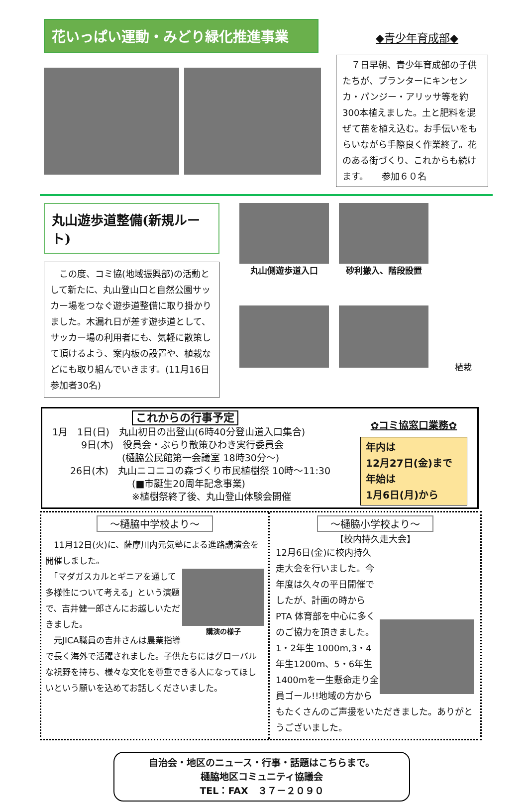花いっぱい運動・みどり緑化推進事業
◆青少年育成部◆
　７日早朝、青少年育成部の子供たちが、プランターにキンセンカ・パンジー・アリッサ等を約300本植えました。土と肥料を混ぜて苗を植え込む。お手伝いをもらいながら手際良く作業終了。花のある街づくり、これからも続けます。　　参加６０名
丸山遊歩道整備(新規ルート)
　この度、コミ協(地域振興部)の活動として新たに、丸山登山口と自然公園サッカー場をつなぐ遊歩道整備に取り掛かりました。木漏れ日が差す遊歩道として、サッカー場の利用者にも、気軽に散策して頂けるよう、案内板の設置や、植栽などにも取り組んでいきます。(11月16日参加者30名)
丸山側遊歩道入口
砂利搬入、階段設置
植栽
これからの行事予定
1月　1日(日)　丸山初日の出登山(6時40分登山道入口集合)
9日(木)　役員会・ぶらり散策ひわき実行委員会
(樋脇公民館第一会議室 18時30分～)
26日(木)　丸山ニコニコの森づくり市民植樹祭 10時～11:30
(■市誕生20周年記念事業)
※植樹祭終了後、丸山登山体験会開催
✿コミ協窓口業務✿
年内は
12月27日(金)まで
年始は
1月6日(月)から
～樋脇中学校より～
　11月12日(火)に、薩摩川内元気塾による進路講演会を開催しました。
講演の様子
　「マダガスカルとギニアを通して多様性について考える」という演題で、吉井健一郎さんにお越しいただきました。
　元JICA職員の吉井さんは農業指導で長く海外で活躍されました。子供たちにはグローバルな視野を持ち、様々な文化を尊重できる人になってほしいという願いを込めてお話しくださいました。
～樋脇小学校より～
【校内持久走大会】
12月6日(金)に校内持久走大会を行いました。今年度は久々の平日開催でしたが、計画の時から PTA 体育部を中心に多くのご協力を頂きました。1・2年生 1000m,3・4年生1200m、5・6年生 1400mを一生懸命走り全員ゴール!!地域の方からもたくさんのご声援をいただきました。ありがとうございました。
自治会・地区のニュース・行事・話題はこちらまで。
樋脇地区コミュニティ協議会
TEL：FAX　３７－２０９０